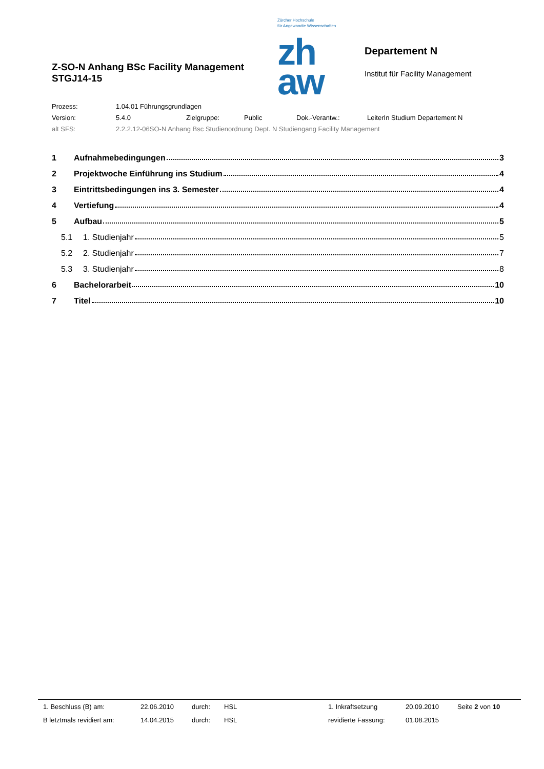Z-SO-N Anhang BSc Facility Management STGJ14-15
Zürcher Hochschule
für Angewandte Wissenschaften
zh
aw
Departement N
Institut für Facility Management
| Prozess: | 1.04.01 Führungsgrundlagen | | | | |
| Version: | 5.4.0 | Zielgruppe: | Public | Dok.-Verantw.: | LeiterIn Studium Departement N |
| alt SFS: | 2.2.2.12-06SO-N Anhang Bsc Studienordnung Dept. N Studiengang Facility Management | | | | |
| 1 | Aufnahmebedingungen 3 |
| 2 | Projektwoche Einführung ins Studium 4 |
| 3 | Eintrittsbedingungen ins 3. Semester 4 |
| 4 | Vertiefung 4 |
| 5 | Aufbau 5 |
| 5.1 | 1. Studienjahr 5 |
| 5.2 | 2. Studienjahr 7 |
| 5.3 | 3. Studienjahr 8 |
| 6 | Bachelorarbeit 10 |
| 7 | Titel 10 |
| 1. Beschluss (B) am: | 22.06.2010 | durch: | HSL | 1. Inkraftsetzung | 20.09.2010 | Seite 2 von 10 |
| B letztmals revidiert am: | 14.04.2015 | durch: | HSL | revidierte Fassung: | 01.08.2015 | |